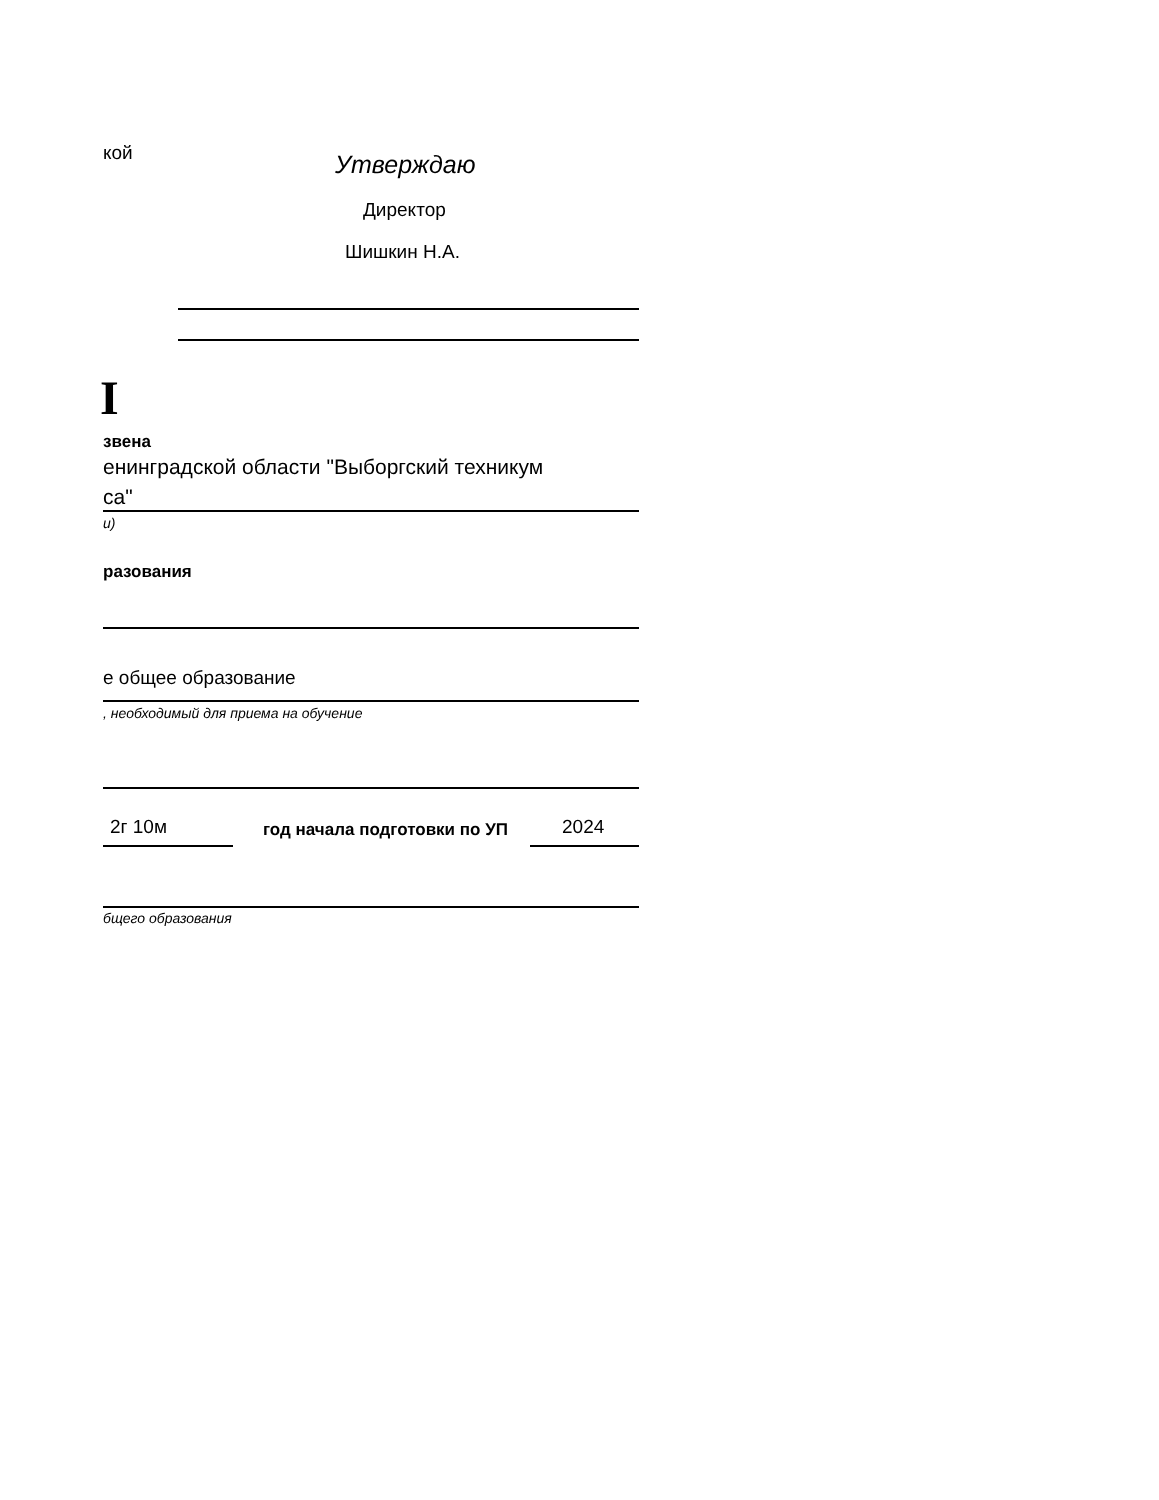кой Утверждаю
Директор
Шишкин Н.А.
I
звена
енинградской области "Выборгский техникум
са"
и)
разования
е общее образование
, необходимый для приема на обучение
2г 10м год начала подготовки по УП 2024
бщего образования